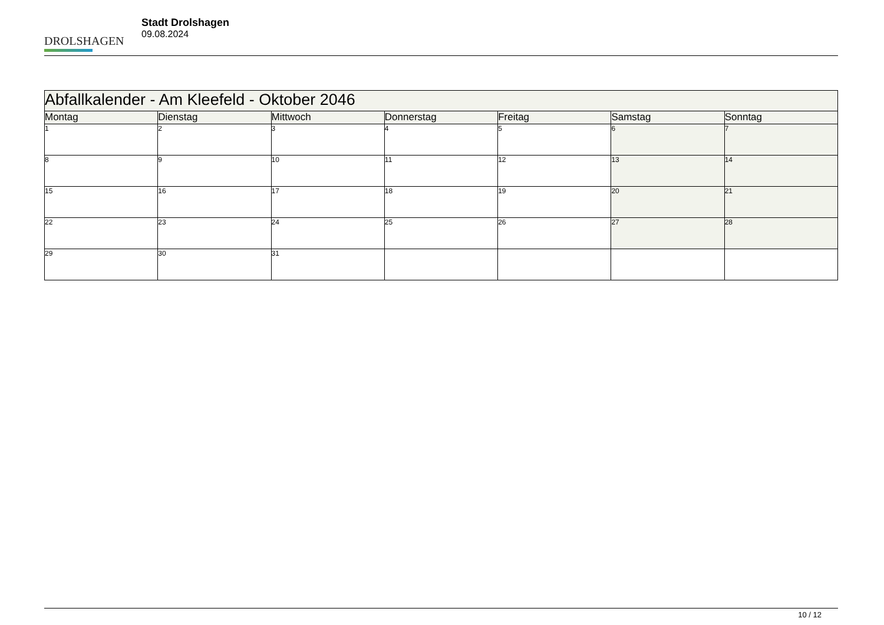DROLSHAGEN
Stadt Drolshagen
09.08.2024
| Abfallkalender - Am Kleefeld - Oktober 2046 | | | | | | |
| Montag | Dienstag | Mittwoch | Donnerstag | Freitag | Samstag | Sonntag |
| 1 | 2 | 3 | 4 | 5 | 6 | 7 |
| 8 | 9 | 10 | 11 | 12 | 13 | 14 |
| 15 | 16 | 17 | 18 | 19 | 20 | 21 |
| 22 | 23 | 24 | 25 | 26 | 27 | 28 |
| 29 | 30 | 31 | | | | |
10 / 12